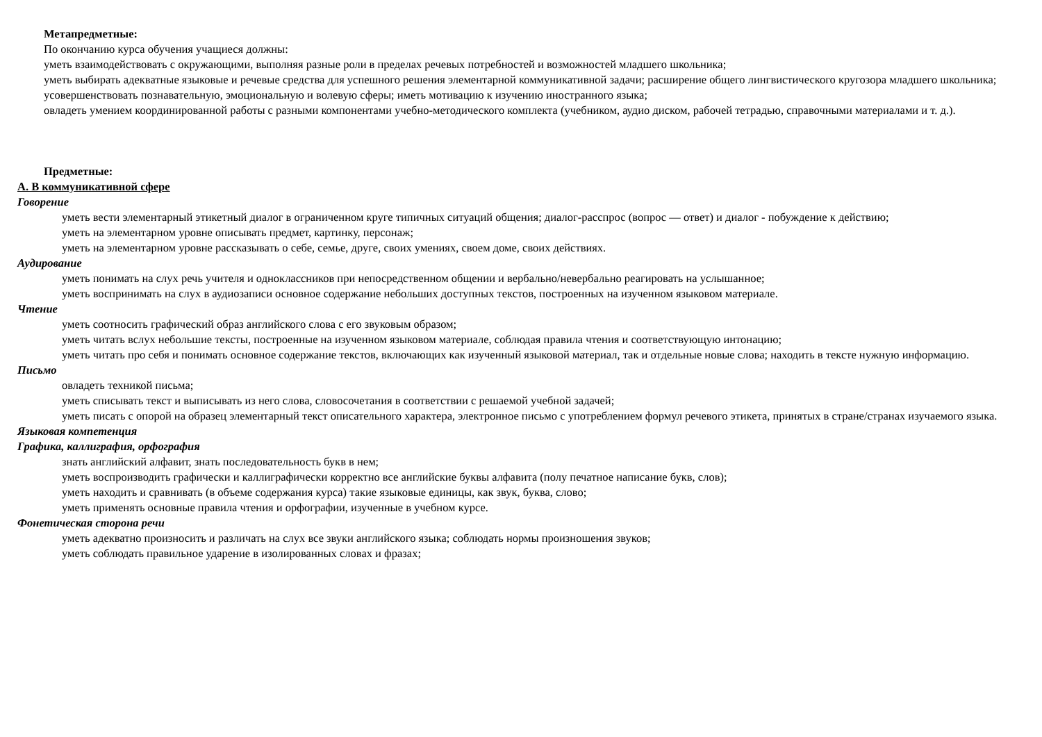Метапредметные:
По окончанию курса обучения учащиеся должны:
уметь взаимодействовать с окружающими, выполняя разные роли в пределах речевых потребностей и возможностей младшего школьника;
уметь выбирать адекватные языковые и речевые средства для успешного решения элементарной коммуникативной задачи; расширение общего лингвистического кругозора младшего школьника;
усовершенствовать познавательную, эмоциональную и волевую сферы; иметь мотивацию к изучению иностранного языка;
овладеть умением координированной работы с разными компонентами учебно-методического комплекта (учебником, аудио диском, рабочей тетрадью, справочными материалами и т. д.).
Предметные:
А. В коммуникативной сфере
Говорение
уметь вести элементарный этикетный диалог в ограниченном круге типичных ситуаций общения; диалог-расспрос (вопрос — ответ) и диалог - побуждение к действию;
уметь на элементарном уровне описывать предмет, картинку, персонаж;
уметь на элементарном уровне рассказывать о себе, семье, друге, своих умениях, своем доме, своих действиях.
Аудирование
уметь понимать на слух речь учителя и одноклассников при непосредственном общении и вербально/невербально реагировать на услышанное;
уметь воспринимать на слух в аудиозаписи основное содержание небольших доступных текстов, построенных на изученном языковом материале.
Чтение
уметь соотносить графический образ английского слова с его звуковым образом;
уметь читать вслух небольшие тексты, построенные на изученном языковом материале, соблюдая правила чтения и соответствующую интонацию;
уметь читать про себя и понимать основное содержание текстов, включающих как изученный языковой материал, так и отдельные новые слова; находить в тексте нужную информацию.
Письмо
овладеть техникой письма;
уметь списывать текст и выписывать из него слова, словосочетания в соответствии с решаемой учебной задачей;
уметь писать с опорой на образец элементарный текст описательного характера, электронное письмо с употреблением формул речевого этикета, принятых в стране/странах изучаемого языка.
Языковая компетенция
Графика, каллиграфия, орфография
знать английский алфавит, знать последовательность букв в нем;
уметь воспроизводить графически и каллиграфически корректно все английские буквы алфавита (полу печатное написание букв, слов);
уметь находить и сравнивать (в объеме содержания курса) такие языковые единицы, как звук, буква, слово;
уметь применять основные правила чтения и орфографии, изученные в учебном курсе.
Фонетическая сторона речи
уметь адекватно произносить и различать на слух все звуки английского языка; соблюдать нормы произношения звуков;
уметь соблюдать правильное ударение в изолированных словах и фразах;